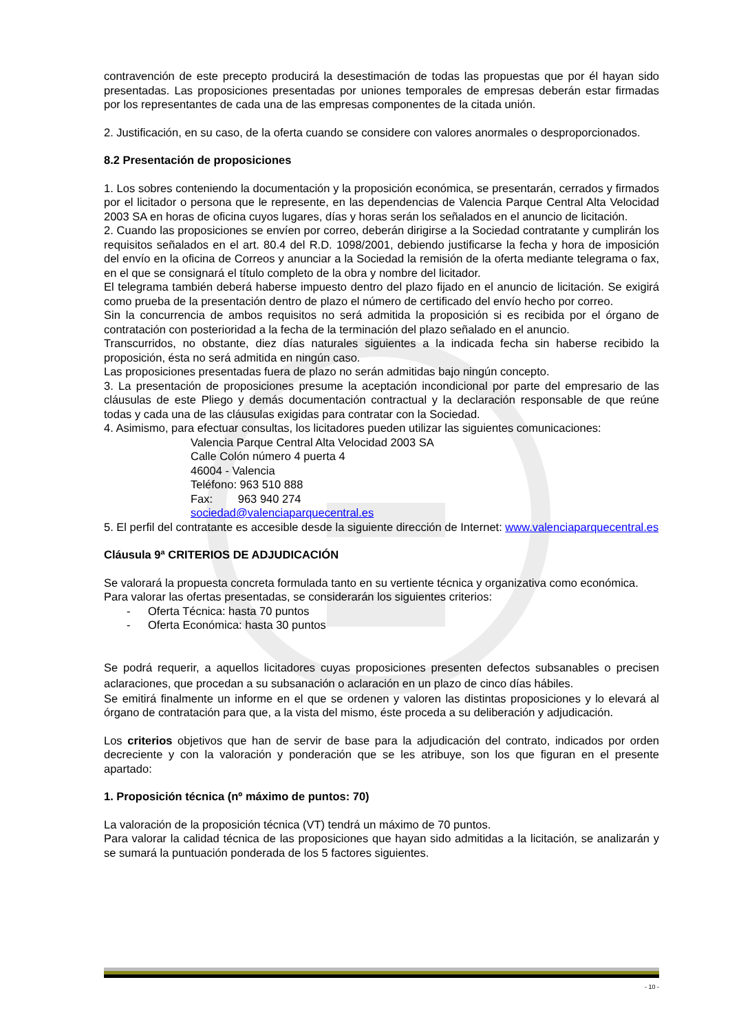contravención de este precepto producirá la desestimación de todas las propuestas que por él hayan sido presentadas. Las proposiciones presentadas por uniones temporales de empresas deberán estar firmadas por los representantes de cada una de las empresas componentes de la citada unión.
2. Justificación, en su caso, de la oferta cuando se considere con valores anormales o desproporcionados.
8.2 Presentación de proposiciones
1. Los sobres conteniendo la documentación y la proposición económica, se presentarán, cerrados y firmados por el licitador o persona que le represente, en las dependencias de Valencia Parque Central Alta Velocidad 2003 SA en horas de oficina cuyos lugares, días y horas serán los señalados en el anuncio de licitación.
2. Cuando las proposiciones se envíen por correo, deberán dirigirse a la Sociedad contratante y cumplirán los requisitos señalados en el art. 80.4 del R.D. 1098/2001, debiendo justificarse la fecha y hora de imposición del envío en la oficina de Correos y anunciar a la Sociedad la remisión de la oferta mediante telegrama o fax, en el que se consignará el título completo de la obra y nombre del licitador.
El telegrama también deberá haberse impuesto dentro del plazo fijado en el anuncio de licitación. Se exigirá como prueba de la presentación dentro de plazo el número de certificado del envío hecho por correo.
Sin la concurrencia de ambos requisitos no será admitida la proposición si es recibida por el órgano de contratación con posterioridad a la fecha de la terminación del plazo señalado en el anuncio.
Transcurridos, no obstante, diez días naturales siguientes a la indicada fecha sin haberse recibido la proposición, ésta no será admitida en ningún caso.
Las proposiciones presentadas fuera de plazo no serán admitidas bajo ningún concepto.
3. La presentación de proposiciones presume la aceptación incondicional por parte del empresario de las cláusulas de este Pliego y demás documentación contractual y la declaración responsable de que reúne todas y cada una de las cláusulas exigidas para contratar con la Sociedad.
4. Asimismo, para efectuar consultas, los licitadores pueden utilizar las siguientes comunicaciones:
Valencia Parque Central Alta Velocidad 2003 SA
Calle Colón número 4 puerta 4
46004 - Valencia
Teléfono: 963 510 888
Fax: 963 940 274
sociedad@valenciaparquecentral.es
5. El perfil del contratante es accesible desde la siguiente dirección de Internet: www.valenciaparquecentral.es
Cláusula 9ª CRITERIOS DE ADJUDICACIÓN
Se valorará la propuesta concreta formulada tanto en su vertiente técnica y organizativa como económica.
Para valorar las ofertas presentadas, se considerarán los siguientes criterios:
- Oferta Técnica: hasta 70 puntos
- Oferta Económica: hasta 30 puntos
Se podrá requerir, a aquellos licitadores cuyas proposiciones presenten defectos subsanables o precisen aclaraciones, que procedan a su subsanación o aclaración en un plazo de cinco días hábiles.
Se emitirá finalmente un informe en el que se ordenen y valoren las distintas proposiciones y lo elevará al órgano de contratación para que, a la vista del mismo, éste proceda a su deliberación y adjudicación.
Los criterios objetivos que han de servir de base para la adjudicación del contrato, indicados por orden decreciente y con la valoración y ponderación que se les atribuye, son los que figuran en el presente apartado:
1. Proposición técnica (nº máximo de puntos: 70)
La valoración de la proposición técnica (VT) tendrá un máximo de 70 puntos.
Para valorar la calidad técnica de las proposiciones que hayan sido admitidas a la licitación, se analizarán y se sumará la puntuación ponderada de los 5 factores siguientes.
- 10 -